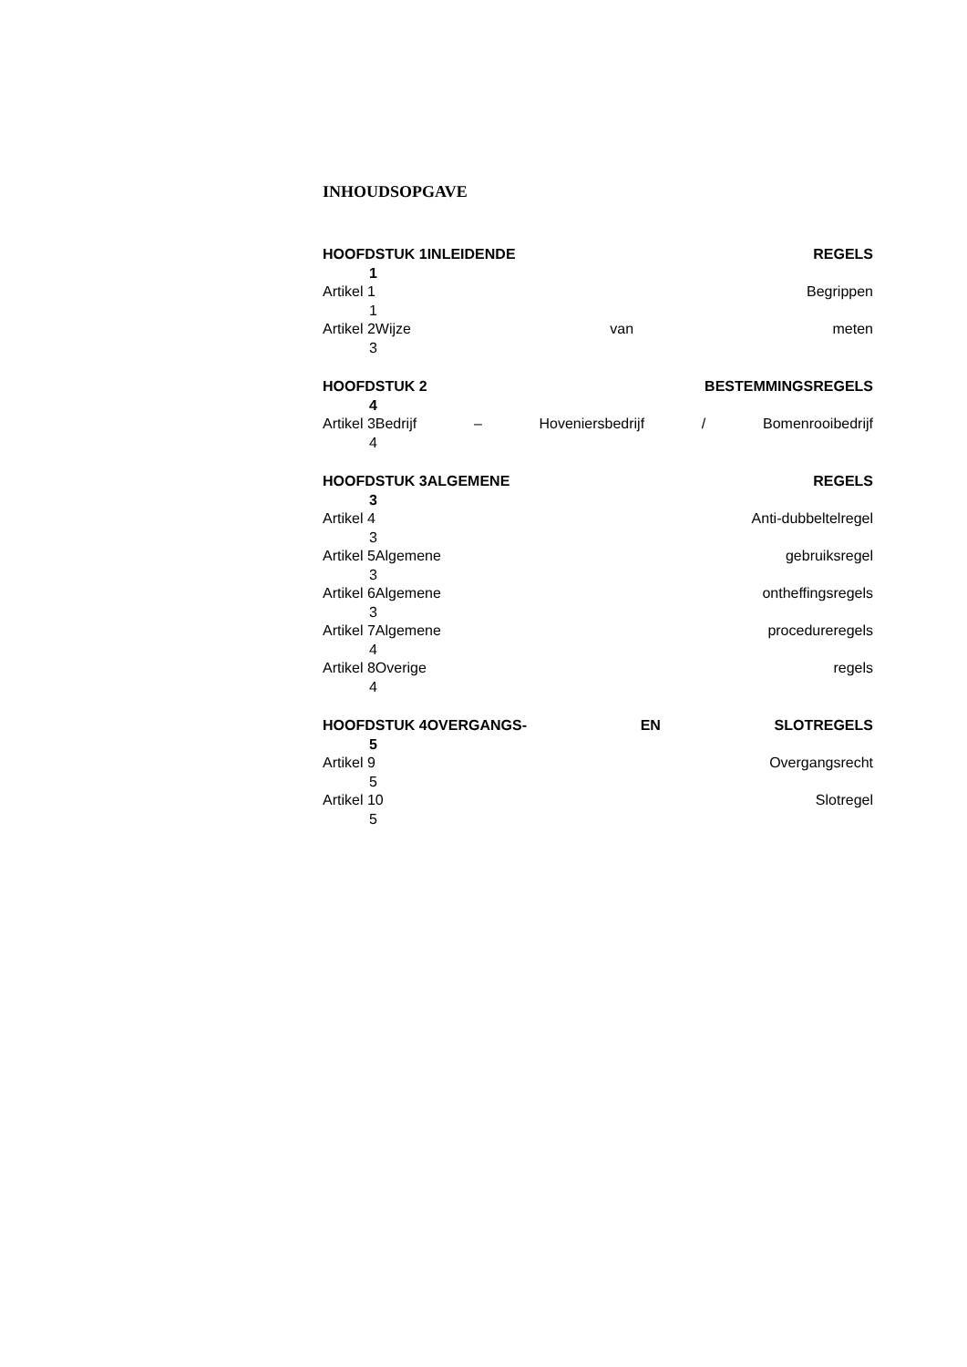INHOUDSOPGAVE
HOOFDSTUK 1INLEIDENDE REGELS
1
Artikel 1 Begrippen
1
Artikel 2Wijze van meten
3
HOOFDSTUK 2 BESTEMMINGSREGELS
4
Artikel 3Bedrijf – Hoveniersbedrijf / Bomenrooibedrijf
4
HOOFDSTUK 3ALGEMENE REGELS
3
Artikel 4 Anti-dubbeltelregel
3
Artikel 5Algemene gebruiksregel
3
Artikel 6Algemene ontheffingsregels
3
Artikel 7Algemene procedureregels
4
Artikel 8Overige regels
4
HOOFDSTUK 4OVERGANGS- EN SLOTREGELS
5
Artikel 9 Overgangsrecht
5
Artikel 10 Slotregel
5